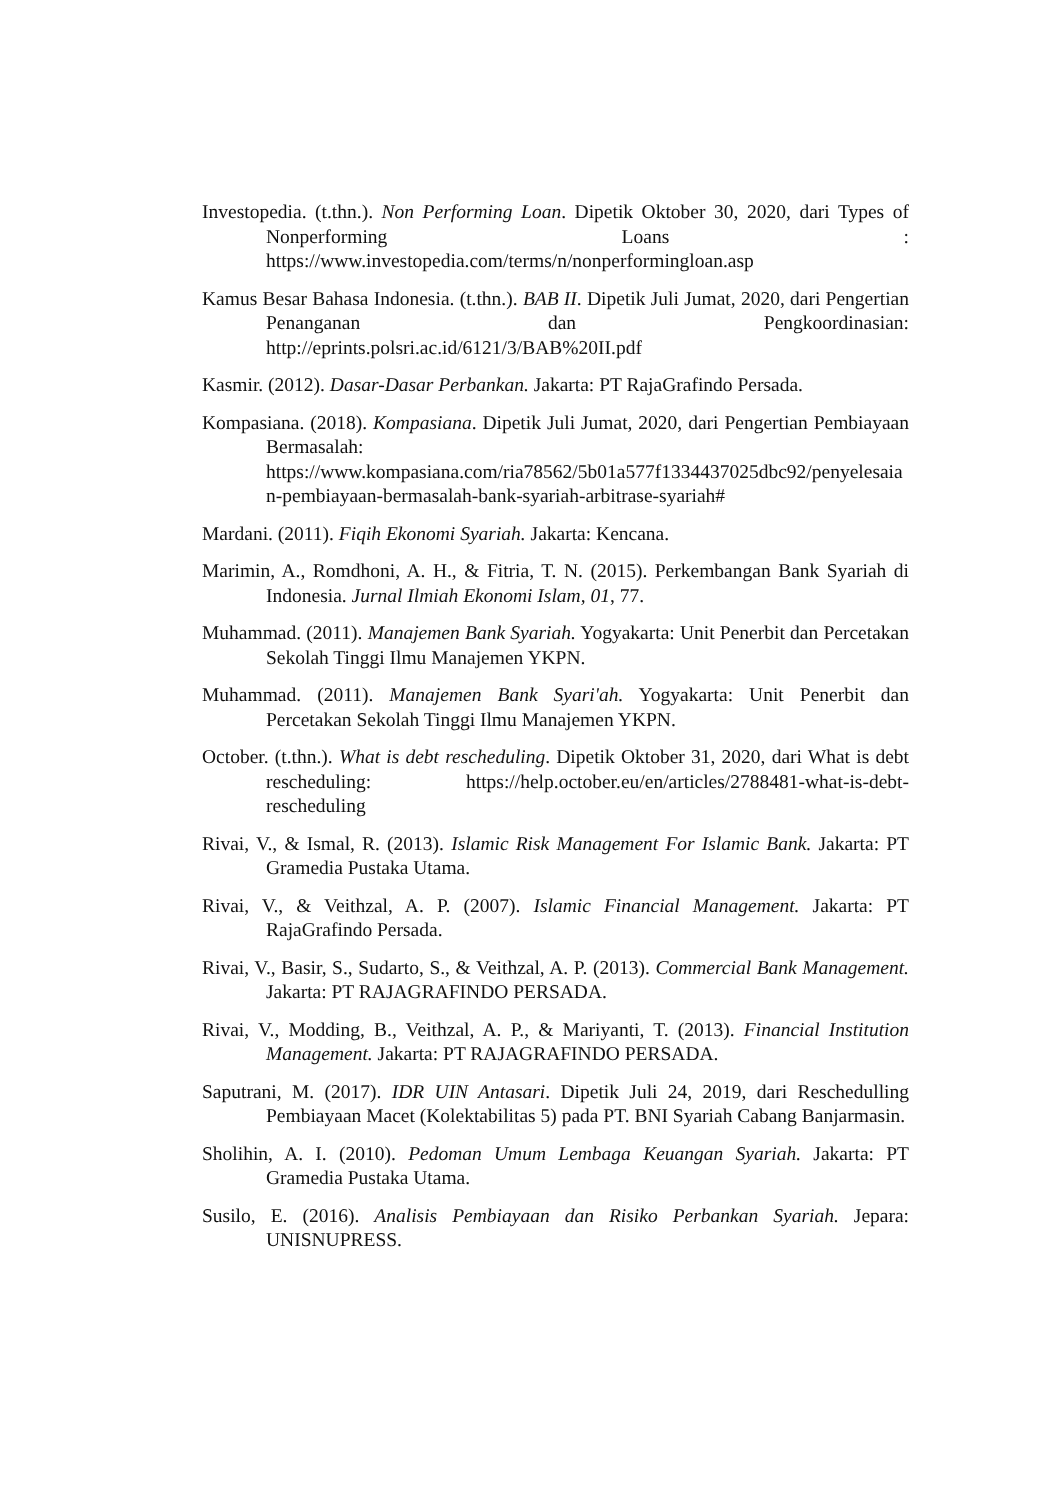Investopedia. (t.thn.). Non Performing Loan. Dipetik Oktober 30, 2020, dari Types of Nonperforming Loans : https://www.investopedia.com/terms/n/nonperformingloan.asp
Kamus Besar Bahasa Indonesia. (t.thn.). BAB II. Dipetik Juli Jumat, 2020, dari Pengertian Penanganan dan Pengkoordinasian: http://eprints.polsri.ac.id/6121/3/BAB%20II.pdf
Kasmir. (2012). Dasar-Dasar Perbankan. Jakarta: PT RajaGrafindo Persada.
Kompasiana. (2018). Kompasiana. Dipetik Juli Jumat, 2020, dari Pengertian Pembiayaan Bermasalah: https://www.kompasiana.com/ria78562/5b01a577f1334437025dbc92/penyelesaian-pembiayaan-bermasalah-bank-syariah-arbitrase-syariah#
Mardani. (2011). Fiqih Ekonomi Syariah. Jakarta: Kencana.
Marimin, A., Romdhoni, A. H., & Fitria, T. N. (2015). Perkembangan Bank Syariah di Indonesia. Jurnal Ilmiah Ekonomi Islam, 01, 77.
Muhammad. (2011). Manajemen Bank Syariah. Yogyakarta: Unit Penerbit dan Percetakan Sekolah Tinggi Ilmu Manajemen YKPN.
Muhammad. (2011). Manajemen Bank Syari'ah. Yogyakarta: Unit Penerbit dan Percetakan Sekolah Tinggi Ilmu Manajemen YKPN.
October. (t.thn.). What is debt rescheduling. Dipetik Oktober 31, 2020, dari What is debt rescheduling: https://help.october.eu/en/articles/2788481-what-is-debt-rescheduling
Rivai, V., & Ismal, R. (2013). Islamic Risk Management For Islamic Bank. Jakarta: PT Gramedia Pustaka Utama.
Rivai, V., & Veithzal, A. P. (2007). Islamic Financial Management. Jakarta: PT RajaGrafindo Persada.
Rivai, V., Basir, S., Sudarto, S., & Veithzal, A. P. (2013). Commercial Bank Management. Jakarta: PT RAJAGRAFINDO PERSADA.
Rivai, V., Modding, B., Veithzal, A. P., & Mariyanti, T. (2013). Financial Institution Management. Jakarta: PT RAJAGRAFINDO PERSADA.
Saputrani, M. (2017). IDR UIN Antasari. Dipetik Juli 24, 2019, dari Reschedulling Pembiayaan Macet (Kolektabilitas 5) pada PT. BNI Syariah Cabang Banjarmasin.
Sholihin, A. I. (2010). Pedoman Umum Lembaga Keuangan Syariah. Jakarta: PT Gramedia Pustaka Utama.
Susilo, E. (2016). Analisis Pembiayaan dan Risiko Perbankan Syariah. Jepara: UNISNUPRESS.